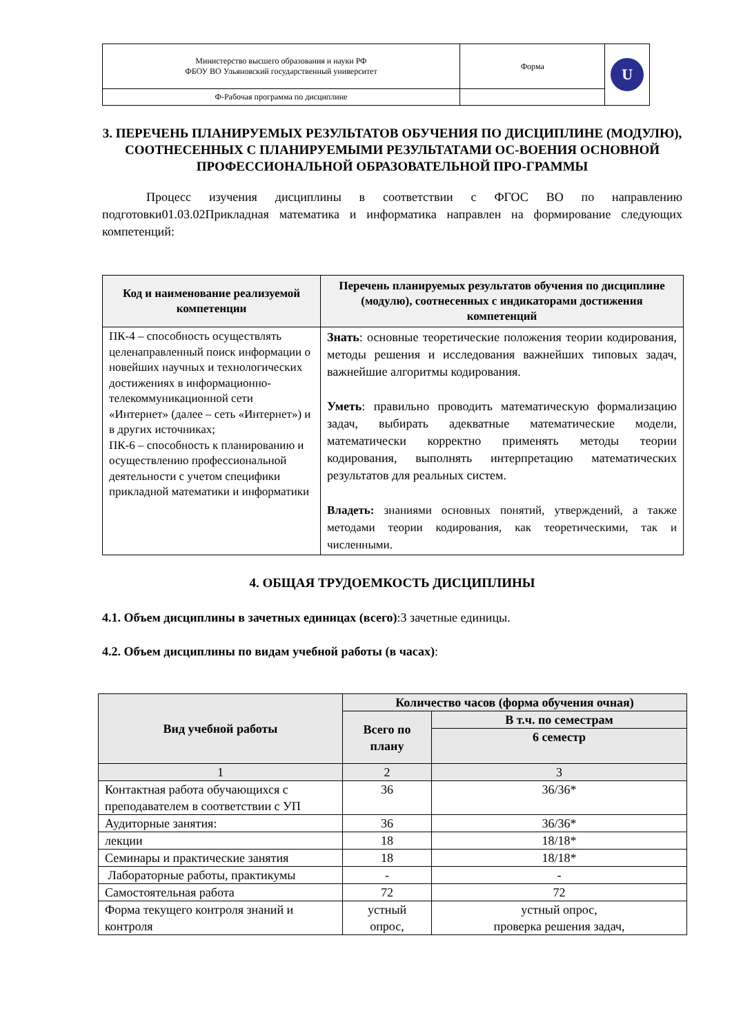| Министерство высшего образования и науки РФ ФБОУ ВО Ульяновский государственный университет | Форма | U |
| Ф-Рабочая программа по дисциплине | | |
3. ПЕРЕЧЕНЬ ПЛАНИРУЕМЫХ РЕЗУЛЬТАТОВ ОБУЧЕНИЯ ПО ДИСЦИПЛИНЕ (МОДУЛЮ), СООТНЕСЕННЫХ С ПЛАНИРУЕМЫМИ РЕЗУЛЬТАТАМИ ОС-ВОЕНИЯ ОСНОВНОЙ ПРОФЕССИОНАЛЬНОЙ ОБРАЗОВАТЕЛЬНОЙ ПРО-ГРАММЫ
Процесс изучения дисциплины в соответствии с ФГОС ВО по направлению подготовки01.03.02Прикладная математика и информатика направлен на формирование следующих компетенций:
| Код и наименование реализуемой компетенции | Перечень планируемых результатов обучения по дисциплине (модулю), соотнесенных с индикаторами достижения компетенций |
| --- | --- |
| ПК-4 – способность осуществлять целенаправленный поиск информации о новейших научных и технологических достижениях в информационно-телекоммуникационной сети «Интернет» (далее – сеть «Интернет») и в других источниках; ПК-6 – способность к планированию и осуществлению профессиональной деятельности с учетом специфики прикладной математики и информатики | Знать : основные теоретические положения теории кодирования, методы решения и исследования важнейших типовых задач, важнейшие алгоритмы кодирования. Уметь : правильно проводить математическую формализацию задач, выбирать адекватные математические модели, математически корректно применять методы теории кодирования, выполнять интерпретацию математических результатов для реальных систем. Владеть: знаниями основных понятий, утверждений, а также методами теории кодирования, как теоретическими, так и численными. |
4. ОБЩАЯ ТРУДОЕМКОСТЬ ДИСЦИПЛИНЫ
4.1. Объем дисциплины в зачетных единицах (всего):3 зачетные единицы.
4.2. Объем дисциплины по видам учебной работы (в часах):
| Вид учебной работы | Количество часов (форма обучения очная) | |
| --- | --- | --- |
| | Всего по плану | В т.ч. по семестрам |
| | | 6 семестр |
| 1 | 2 | 3 |
| Контактная работа обучающихся с преподавателем в соответствии с УП | 36 | 36/36* |
| Аудиторные занятия: | 36 | 36/36* |
| лекции | 18 | 18/18* |
| Семинары и практические занятия | 18 | 18/18* |
| Лабораторные работы, практикумы | - | - |
| Самостоятельная работа | 72 | 72 |
| Форма текущего контроля знаний и контроля | устный опрос, | устный опрос, проверка решения задач, |